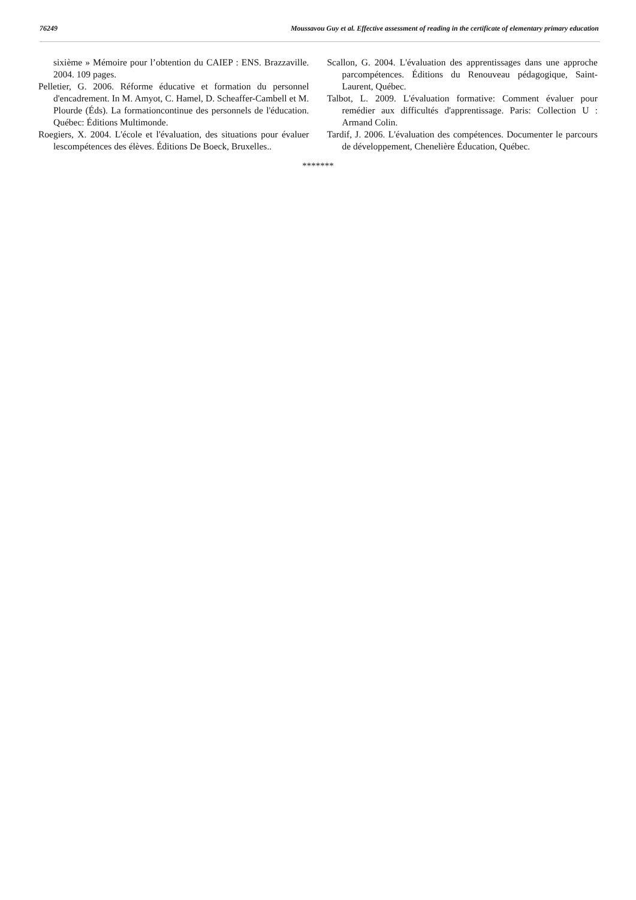76249 Moussavou Guy et al. Effective assessment of reading in the certificate of elementary primary education
sixième » Mémoire pour l’obtention du CAIEP : ENS. Brazzaville. 2004. 109 pages.
Pelletier, G. 2006. Réforme éducative et formation du personnel d'encadrement. In M. Amyot, C. Hamel, D. Scheaffer-Cambell et M. Plourde (Éds). La formationcontinue des personnels de l'éducation. Québec: Éditions Multimonde.
Roegiers, X. 2004. L'école et l'évaluation, des situations pour évaluer lescompétences des élèves. Éditions De Boeck, Bruxelles..
Scallon, G. 2004. L'évaluation des apprentissages dans une approche parcompétences. Éditions du Renouveau pédagogique, Saint-Laurent, Québec.
Talbot, L. 2009. L'évaluation formative: Comment évaluer pour remédier aux difficultés d'apprentissage. Paris: Collection U : Armand Colin.
Tardif, J. 2006. L'évaluation des compétences. Documenter le parcours de développement, Chenelière Éducation, Québec.
*******